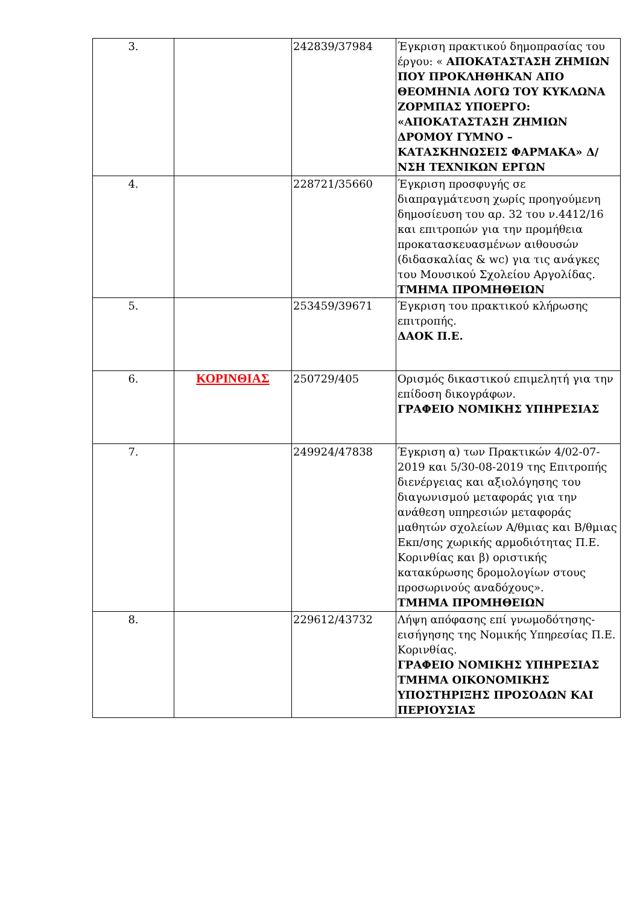| 3. | | 242839/37984 | Έγκριση πρακτικού δημοπρασίας του έργου: « ΑΠΟΚΑΤΑΣΤΑΣΗ ΖΗΜΙΩΝ ΠΟΥ ΠΡΟΚΛΗΘΗΚΑΝ ΑΠΟ ΘΕΟΜΗΝΙΑ ΛΟΓΩ ΤΟΥ ΚΥΚΛΩΝΑ ΖΟΡΜΠΑΣ ΥΠΟΕΡΓΟ: «ΑΠΟΚΑΤΑΣΤΑΣΗ ΖΗΜΙΩΝ ΔΡΟΜΟΥ ΓΥΜΝΟ – ΚΑΤΑΣΚΗΝΩΣΕΙΣ ΦΑΡΜΑΚΑ» Δ/ΝΣΗ ΤΕΧΝΙΚΩΝ ΕΡΓΩΝ |
| 4. | | 228721/35660 | Έγκριση προσφυγής σε διαπραγμάτευση χωρίς προηγούμενη δημοσίευση του αρ. 32 του ν.4412/16 και επιτροπών για την προμήθεια προκατασκευασμένων αιθουσών (διδασκαλίας & wc) για τις ανάγκες του Μουσικού Σχολείου Αργολίδας. ΤΜΗΜΑ ΠΡΟΜΗΘΕΙΩΝ |
| 5. | | 253459/39671 | Έγκριση του πρακτικού κλήρωσης επιτροπής. ΔΑΟΚ Π.Ε. |
| 6. | ΚΟΡΙΝΘΙΑΣ | 250729/405 | Ορισμός δικαστικού επιμελητή για την επίδοση δικογράφων. ΓΡΑΦΕΙΟ ΝΟΜΙΚΗΣ ΥΠΗΡΕΣΙΑΣ |
| 7. | | 249924/47838 | Έγκριση α) των Πρακτικών 4/02-07-2019 και 5/30-08-2019 της Επιτροπής διενέργειας και αξιολόγησης του διαγωνισμού μεταφοράς για την ανάθεση υπηρεσιών μεταφοράς μαθητών σχολείων Α/θμιας και Β/θμιας Εκπ/σης χωρικής αρμοδιότητας Π.Ε. Κορινθίας και β) οριστικής κατακύρωσης δρομολογίων στους προσωρινούς αναδόχους». ΤΜΗΜΑ ΠΡΟΜΗΘΕΙΩΝ |
| 8. | | 229612/43732 | Λήψη απόφασης επί γνωμοδότησης-εισήγησης της Νομικής Υπηρεσίας Π.Ε. Κορινθίας. ΓΡΑΦΕΙΟ ΝΟΜΙΚΗΣ ΥΠΗΡΕΣΙΑΣ ΤΜΗΜΑ ΟΙΚΟΝΟΜΙΚΗΣ ΥΠΟΣΤΗΡΙΞΗΣ ΠΡΟΣΟΔΩΝ ΚΑΙ ΠΕΡΙΟΥΣΙΑΣ |